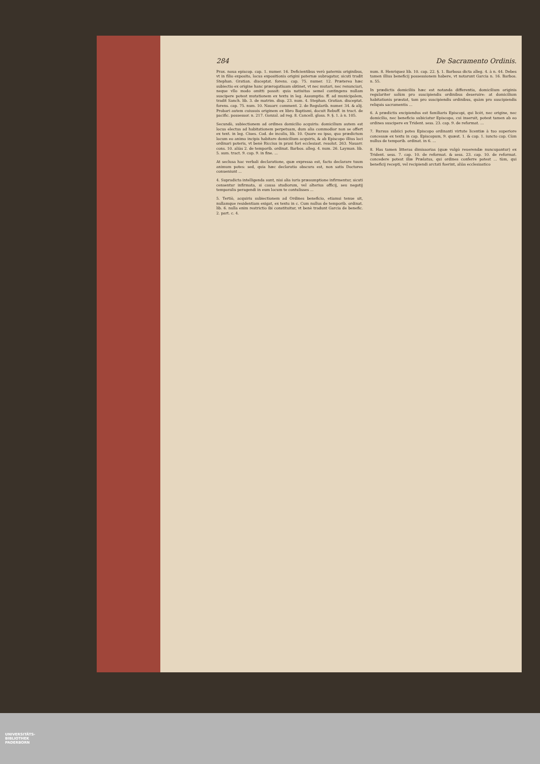284 De Sacramento Ordinis.
Prax. noua episcop. cap. 1. numer. 16. Deficientibus verò paternis originibus, vt in filio exposito, locus expositionis origini paternæ subrogatur, sicuti tradit Stephan. Gratian. disceptat. forens. cap. 75. numer. 12. Præterea hæc subiectio ex origine hanc prærogatiuam obtinet, vt nec mutari, nec renunciari, neque vllo modo omitti possit: quia natiuitas semel contingens nullam suscipere potest mutationem ex textu in leg. Assumptio. ff. ad municipalem, tradit Sanch. lib. 3. de matrim. disp. 23. num. 4. Stephan. Gratian. disceptat. forens. cap. 75. num. 10. Nauarr. comment. 2. de Regularib. numer. 34. & alij. Probari autem cuiusuis originem ex libro Baptismi, docuit Rebuff. in tract. de pacific. possessor. n. 217. Gonzal. ad reg. 8. Cancell. gloss. 9. §. 1. à n. 105.
Secundò, subiectionem ad ordines domicilio acquiris: domicilium autem est locus electus ad habitationem perpetuam, dum alia commodior non se offert ex text. in leg. Ciues. Cod. de incolis, lib. 10. Quare eo ipso, quo prædictum locum eo animo incipis habitare domicilium acquiris, & ab Episcopo illius loci ordinari poteris, vt benè Riccius in praxi fori ecclesiast. resolut. 263. Nauarr. cons. 10. aliàs 2. de temporib. ordinat. Barbos. alleg. 4. num. 26. Layman. lib. 5. sum. tract. 9. cap. 9. in fine. ...
At seclusa hac verbali declaratione, quæ expressa est, facto declarare tuum animum potes: sed, quia hæc declaratio obscura est, non satis Doctores conueniunt ...
4. Supradicta intelligenda sunt, nisi alia iuris præsumptione infirmentur, sicuti censentur infirmata, si causa studiorum, vel alterius officij, seu negotij temporalis peragendi in eum locum te contulisses ...
5. Tertiò, acquiris subiectionem ad Ordines beneficio, etiamsi tenue sit, nullamque residentiam exigat, ex textu in c. Cum nullus de temporib. ordinat. lib. 6. nulla enim restrictio ibi constituitur, vt benè tradunt Garcia de benefic. 2. part. c. 4.
num. 8. Henriquez lib. 10. cap. 22. §. 1. Barbosa dicta alleg. 4. à n. 44. Debes tamen illius beneficij possessionem habere, vt notarunt Garcia n. 16. Barbos. n. 55.
In prædictis domiciliis hæc est notanda differentia, domicilium originis regulariter solùm pro suscipiendis ordinibus deseruire: at domicilium habitationis præstat, tam pro suscipiendis ordinibus, quàm pro suscipiendis reliquis sacramentis ...
6. A prædictis excipiendus est familiaris Episcopi, qui licèt, nec origine, nec domicilio, nec beneficio subiciatur Episcopo, cui inseruit, potest tamen ab eo ordines suscipere ex Trident. sess. 23. cap. 9. de reformat. ...
7. Rursus subiici potes Episcopo ordinanti virtute licentiæ à tuo superiore concessæ ex textu in cap. Episcopum, 9. quæst. 1. & cap. 1. iuncto cap. Cùm nullus de temporib. ordinat. in 6. ...
8. Has tamen litteras dimissorias (quæ vulgò reuerendæ nuncupantur) ex Trident. sess. 7. cap. 10. de reformat. & sess. 23. cap. 10. de reformat. concedere potest illæ Prælatus, qui ordines conferre potest ... tùm, qui beneficij recepti, vel recipiendi arctati fuerint, aliàs ecclesiastico
UNIVERSITÄTS-
BIBLIOTHEK
PADERBORN